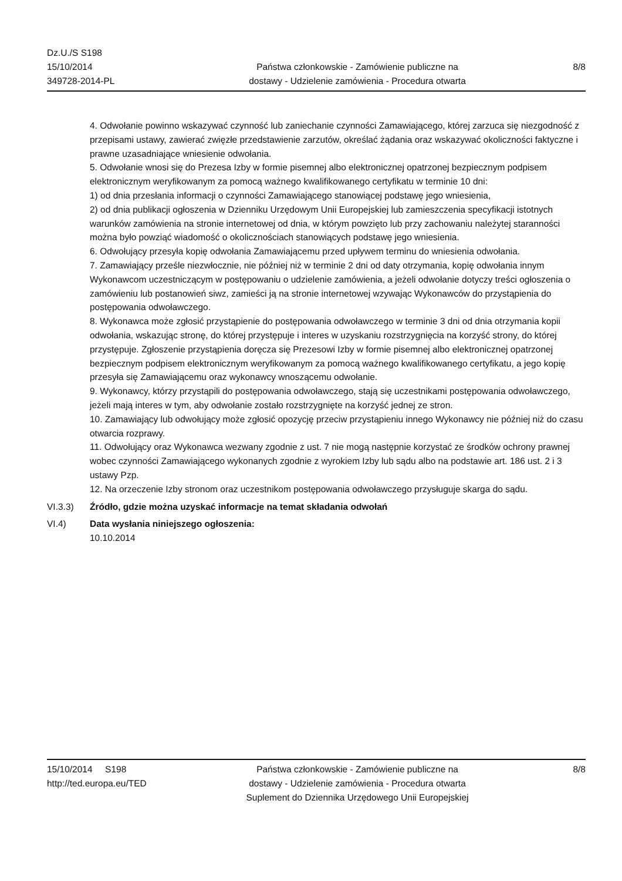Dz.U./S S198
15/10/2014
349728-2014-PL
Państwa członkowskie - Zamówienie publiczne na
dostawy - Udzielenie zamówienia - Procedura otwarta
8/8
4. Odwołanie powinno wskazywać czynność lub zaniechanie czynności Zamawiającego, której zarzuca się niezgodność z przepisami ustawy, zawierać zwięzłe przedstawienie zarzutów, określać żądania oraz wskazywać okoliczności faktyczne i prawne uzasadniające wniesienie odwołania.
5. Odwołanie wnosi się do Prezesa Izby w formie pisemnej albo elektronicznej opatrzonej bezpiecznym podpisem elektronicznym weryfikowanym za pomocą ważnego kwalifikowanego certyfikatu w terminie 10 dni:
1) od dnia przesłania informacji o czynności Zamawiającego stanowiącej podstawę jego wniesienia,
2) od dnia publikacji ogłoszenia w Dzienniku Urzędowym Unii Europejskiej lub zamieszczenia specyfikacji istotnych warunków zamówienia na stronie internetowej od dnia, w którym powzięto lub przy zachowaniu należytej staranności można było powziąć wiadomość o okolicznościach stanowiących podstawę jego wniesienia.
6. Odwołujący przesyła kopię odwołania Zamawiającemu przed upływem terminu do wniesienia odwołania.
7. Zamawiający prześle niezwłocznie, nie później niż w terminie 2 dni od daty otrzymania, kopię odwołania innym Wykonawcom uczestniczącym w postępowaniu o udzielenie zamówienia, a jeżeli odwołanie dotyczy treści ogłoszenia o zamówieniu lub postanowień siwz, zamieści ją na stronie internetowej wzywając Wykonawców do przystąpienia do postępowania odwoławczego.
8. Wykonawca może zgłosić przystąpienie do postępowania odwoławczego w terminie 3 dni od dnia otrzymania kopii odwołania, wskazując stronę, do której przystępuje i interes w uzyskaniu rozstrzygnięcia na korzyść strony, do której przystępuje. Zgłoszenie przystąpienia doręcza się Prezesowi Izby w formie pisemnej albo elektronicznej opatrzonej bezpiecznym podpisem elektronicznym weryfikowanym za pomocą ważnego kwalifikowanego certyfikatu, a jego kopię przesyła się Zamawiającemu oraz wykonawcy wnoszącemu odwołanie.
9. Wykonawcy, którzy przystąpili do postępowania odwoławczego, stają się uczestnikami postępowania odwoławczego, jeżeli mają interes w tym, aby odwołanie zostało rozstrzygnięte na korzyść jednej ze stron.
10. Zamawiający lub odwołujący może zgłosić opozycję przeciw przystąpieniu innego Wykonawcy nie później niż do czasu otwarcia rozprawy.
11. Odwołujący oraz Wykonawca wezwany zgodnie z ust. 7 nie mogą następnie korzystać ze środków ochrony prawnej wobec czynności Zamawiającego wykonanych zgodnie z wyrokiem Izby lub sądu albo na podstawie art. 186 ust. 2 i 3 ustawy Pzp.
12. Na orzeczenie Izby stronom oraz uczestnikom postępowania odwoławczego przysługuje skarga do sądu.
VI.3.3) Źródło, gdzie można uzyskać informacje na temat składania odwołań
VI.4) Data wysłania niniejszego ogłoszenia:
10.10.2014
15/10/2014 S198
http://ted.europa.eu/TED
Państwa członkowskie - Zamówienie publiczne na
dostawy - Udzielenie zamówienia - Procedura otwarta
Suplement do Dziennika Urzędowego Unii Europejskiej
8/8